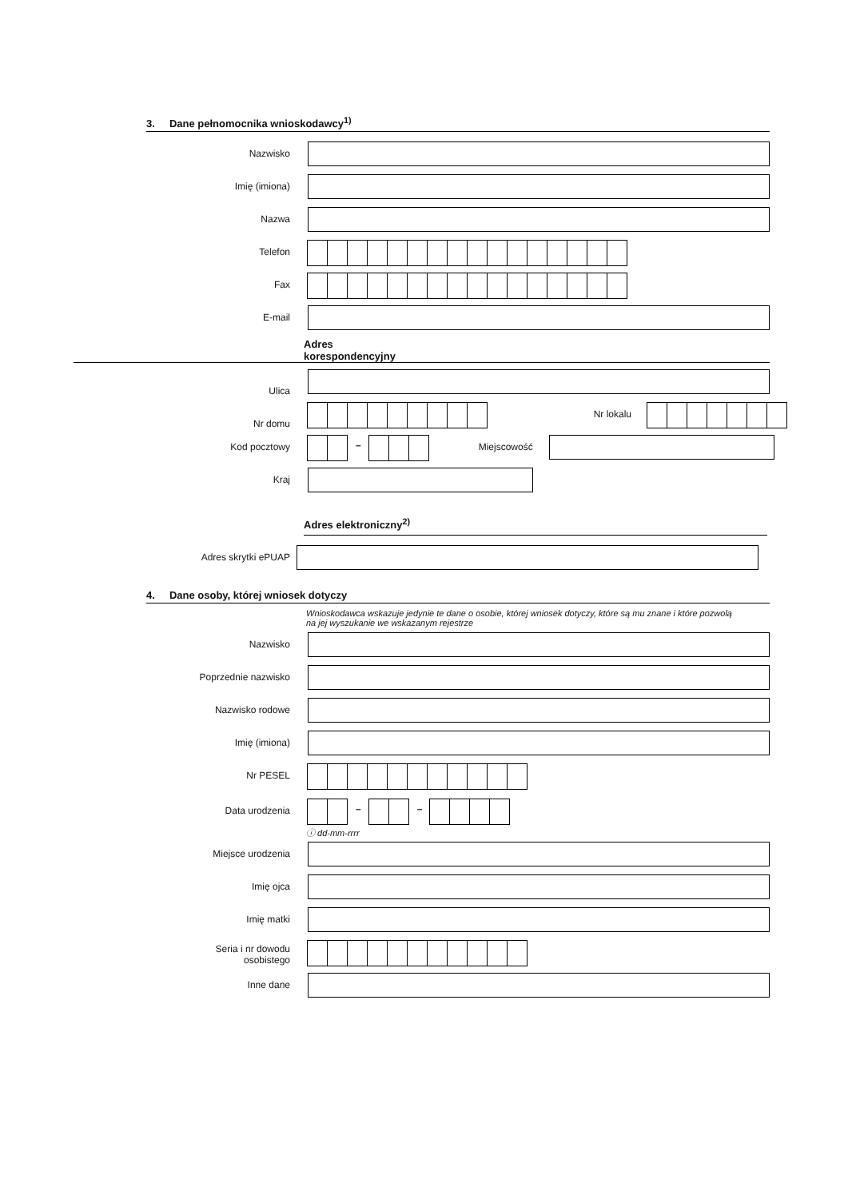3. Dane pełnomocnika wnioskodawcy<sup>1)</sup>
Nazwisko
Imię (imiona)
Nazwa
Telefon
Fax
E-mail
Adres
korespondencyjny
Ulica
Nr domu
Nr lokalu
Kod pocztowy – Miejscowość
Kraj
Adres elektroniczny<sup>2)</sup>
Adres skrytki ePUAP
4. Dane osoby, której wniosek dotyczy
Wnioskodawca wskazuje jedynie te dane o osobie, której wniosek dotyczy, które są mu znane i które pozwolą na jej wyszukanie we wskazanym rejestrze
Nazwisko
Poprzednie nazwisko
Nazwisko rodowe
Imię (imiona)
Nr PESEL
Data urodzenia – –
ⓘ dd-mm-rrrr
Miejsce urodzenia
Imię ojca
Imię matki
Seria i nr dowodu
osobistego
Inne dane